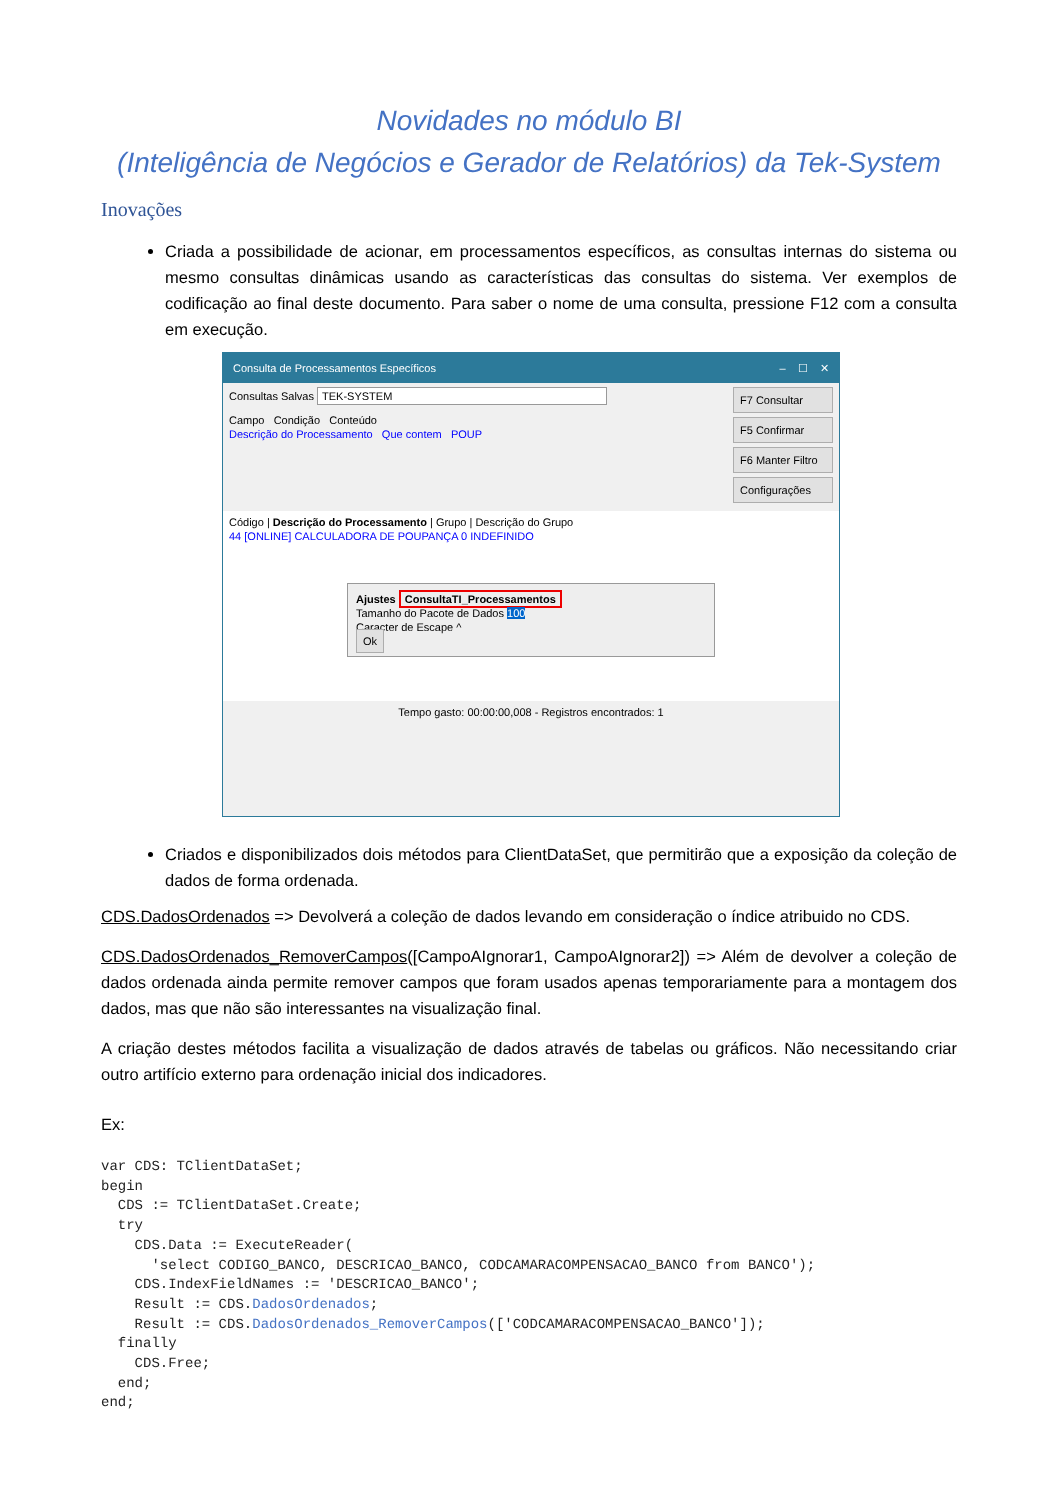Novidades no módulo BI
(Inteligência de Negócios e Gerador de Relatórios) da Tek-System
Inovações
Criada a possibilidade de acionar, em processamentos específicos, as consultas internas do sistema ou mesmo consultas dinâmicas usando as características das consultas do sistema. Ver exemplos de codificação ao final deste documento. Para saber o nome de uma consulta, pressione F12 com a consulta em execução.
Consulta de Processamentos Específicos – ☐ ✕
Consultas Salvas TEK-SYSTEM
Campo Condição Conteúdo
Descrição do Processamento Que contem POUP
F7 Consultar
F5 Confirmar
F6 Manter Filtro
Configurações
Código | Descrição do Processamento | Grupo | Descrição do Grupo
44 [ONLINE] CALCULADORA DE POUPANÇA 0 INDEFINIDO
Ajustes ConsultaTI_Processamentos
Tamanho do Pacote de Dados 100
Caracter de Escape ^
Ok
Tempo gasto: 00:00:00,008 - Registros encontrados: 1
Criados e disponibilizados dois métodos para ClientDataSet, que permitirão que a exposição da coleção de dados de forma ordenada.
CDS.DadosOrdenados => Devolverá a coleção de dados levando em consideração o índice atribuido no CDS.
CDS.DadosOrdenados_RemoverCampos([CampoAIgnorar1, CampoAIgnorar2]) => Além de devolver a coleção de dados ordenada ainda permite remover campos que foram usados apenas temporariamente para a montagem dos dados, mas que não são interessantes na visualização final.
A criação destes métodos facilita a visualização de dados através de tabelas ou gráficos. Não necessitando criar outro artifício externo para ordenação inicial dos indicadores.
Ex:
var CDS: TClientDataSet;
begin
  CDS := TClientDataSet.Create;
  try
    CDS.Data := ExecuteReader(
      'select CODIGO_BANCO, DESCRICAO_BANCO, CODCAMARACOMPENSACAO_BANCO from BANCO');
    CDS.IndexFieldNames := 'DESCRICAO_BANCO';
    Result := CDS.DadosOrdenados;
    Result := CDS.DadosOrdenados_RemoverCampos(['CODCAMARACOMPENSACAO_BANCO']);
  finally
    CDS.Free;
  end;
end;